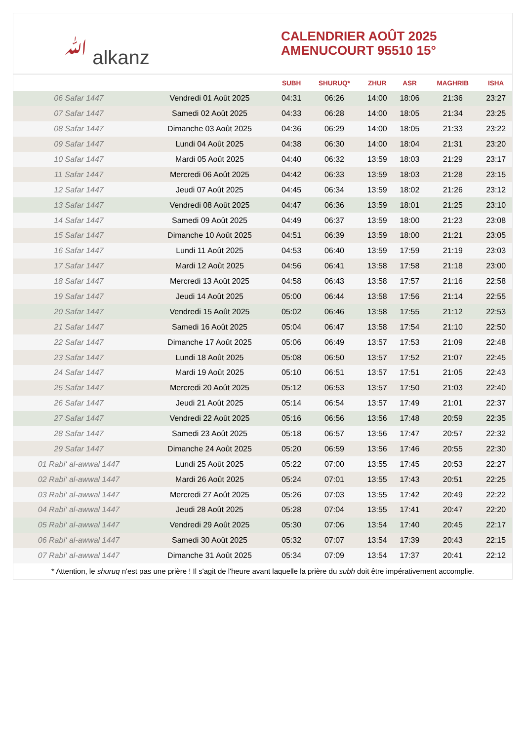ﷲ alkanz
CALENDRIER AOÛT 2025
AMENUCOURT 95510 15°
| | | SUBH | SHURUQ* | ZHUR | ASR | MAGHRIB | ISHA |
| --- | --- | --- | --- | --- | --- | --- | --- |
| 06 Safar 1447 | Vendredi 01 Août 2025 | 04:31 | 06:26 | 14:00 | 18:06 | 21:36 | 23:27 |
| 07 Safar 1447 | Samedi 02 Août 2025 | 04:33 | 06:28 | 14:00 | 18:05 | 21:34 | 23:25 |
| 08 Safar 1447 | Dimanche 03 Août 2025 | 04:36 | 06:29 | 14:00 | 18:05 | 21:33 | 23:22 |
| 09 Safar 1447 | Lundi 04 Août 2025 | 04:38 | 06:30 | 14:00 | 18:04 | 21:31 | 23:20 |
| 10 Safar 1447 | Mardi 05 Août 2025 | 04:40 | 06:32 | 13:59 | 18:03 | 21:29 | 23:17 |
| 11 Safar 1447 | Mercredi 06 Août 2025 | 04:42 | 06:33 | 13:59 | 18:03 | 21:28 | 23:15 |
| 12 Safar 1447 | Jeudi 07 Août 2025 | 04:45 | 06:34 | 13:59 | 18:02 | 21:26 | 23:12 |
| 13 Safar 1447 | Vendredi 08 Août 2025 | 04:47 | 06:36 | 13:59 | 18:01 | 21:25 | 23:10 |
| 14 Safar 1447 | Samedi 09 Août 2025 | 04:49 | 06:37 | 13:59 | 18:00 | 21:23 | 23:08 |
| 15 Safar 1447 | Dimanche 10 Août 2025 | 04:51 | 06:39 | 13:59 | 18:00 | 21:21 | 23:05 |
| 16 Safar 1447 | Lundi 11 Août 2025 | 04:53 | 06:40 | 13:59 | 17:59 | 21:19 | 23:03 |
| 17 Safar 1447 | Mardi 12 Août 2025 | 04:56 | 06:41 | 13:58 | 17:58 | 21:18 | 23:00 |
| 18 Safar 1447 | Mercredi 13 Août 2025 | 04:58 | 06:43 | 13:58 | 17:57 | 21:16 | 22:58 |
| 19 Safar 1447 | Jeudi 14 Août 2025 | 05:00 | 06:44 | 13:58 | 17:56 | 21:14 | 22:55 |
| 20 Safar 1447 | Vendredi 15 Août 2025 | 05:02 | 06:46 | 13:58 | 17:55 | 21:12 | 22:53 |
| 21 Safar 1447 | Samedi 16 Août 2025 | 05:04 | 06:47 | 13:58 | 17:54 | 21:10 | 22:50 |
| 22 Safar 1447 | Dimanche 17 Août 2025 | 05:06 | 06:49 | 13:57 | 17:53 | 21:09 | 22:48 |
| 23 Safar 1447 | Lundi 18 Août 2025 | 05:08 | 06:50 | 13:57 | 17:52 | 21:07 | 22:45 |
| 24 Safar 1447 | Mardi 19 Août 2025 | 05:10 | 06:51 | 13:57 | 17:51 | 21:05 | 22:43 |
| 25 Safar 1447 | Mercredi 20 Août 2025 | 05:12 | 06:53 | 13:57 | 17:50 | 21:03 | 22:40 |
| 26 Safar 1447 | Jeudi 21 Août 2025 | 05:14 | 06:54 | 13:57 | 17:49 | 21:01 | 22:37 |
| 27 Safar 1447 | Vendredi 22 Août 2025 | 05:16 | 06:56 | 13:56 | 17:48 | 20:59 | 22:35 |
| 28 Safar 1447 | Samedi 23 Août 2025 | 05:18 | 06:57 | 13:56 | 17:47 | 20:57 | 22:32 |
| 29 Safar 1447 | Dimanche 24 Août 2025 | 05:20 | 06:59 | 13:56 | 17:46 | 20:55 | 22:30 |
| 01 Rabi‘ al-awwal 1447 | Lundi 25 Août 2025 | 05:22 | 07:00 | 13:55 | 17:45 | 20:53 | 22:27 |
| 02 Rabi‘ al-awwal 1447 | Mardi 26 Août 2025 | 05:24 | 07:01 | 13:55 | 17:43 | 20:51 | 22:25 |
| 03 Rabi‘ al-awwal 1447 | Mercredi 27 Août 2025 | 05:26 | 07:03 | 13:55 | 17:42 | 20:49 | 22:22 |
| 04 Rabi‘ al-awwal 1447 | Jeudi 28 Août 2025 | 05:28 | 07:04 | 13:55 | 17:41 | 20:47 | 22:20 |
| 05 Rabi‘ al-awwal 1447 | Vendredi 29 Août 2025 | 05:30 | 07:06 | 13:54 | 17:40 | 20:45 | 22:17 |
| 06 Rabi‘ al-awwal 1447 | Samedi 30 Août 2025 | 05:32 | 07:07 | 13:54 | 17:39 | 20:43 | 22:15 |
| 07 Rabi‘ al-awwal 1447 | Dimanche 31 Août 2025 | 05:34 | 07:09 | 13:54 | 17:37 | 20:41 | 22:12 |
* Attention, le shuruq n'est pas une prière ! Il s'agit de l'heure avant laquelle la prière du subh doit être impérativement accomplie.